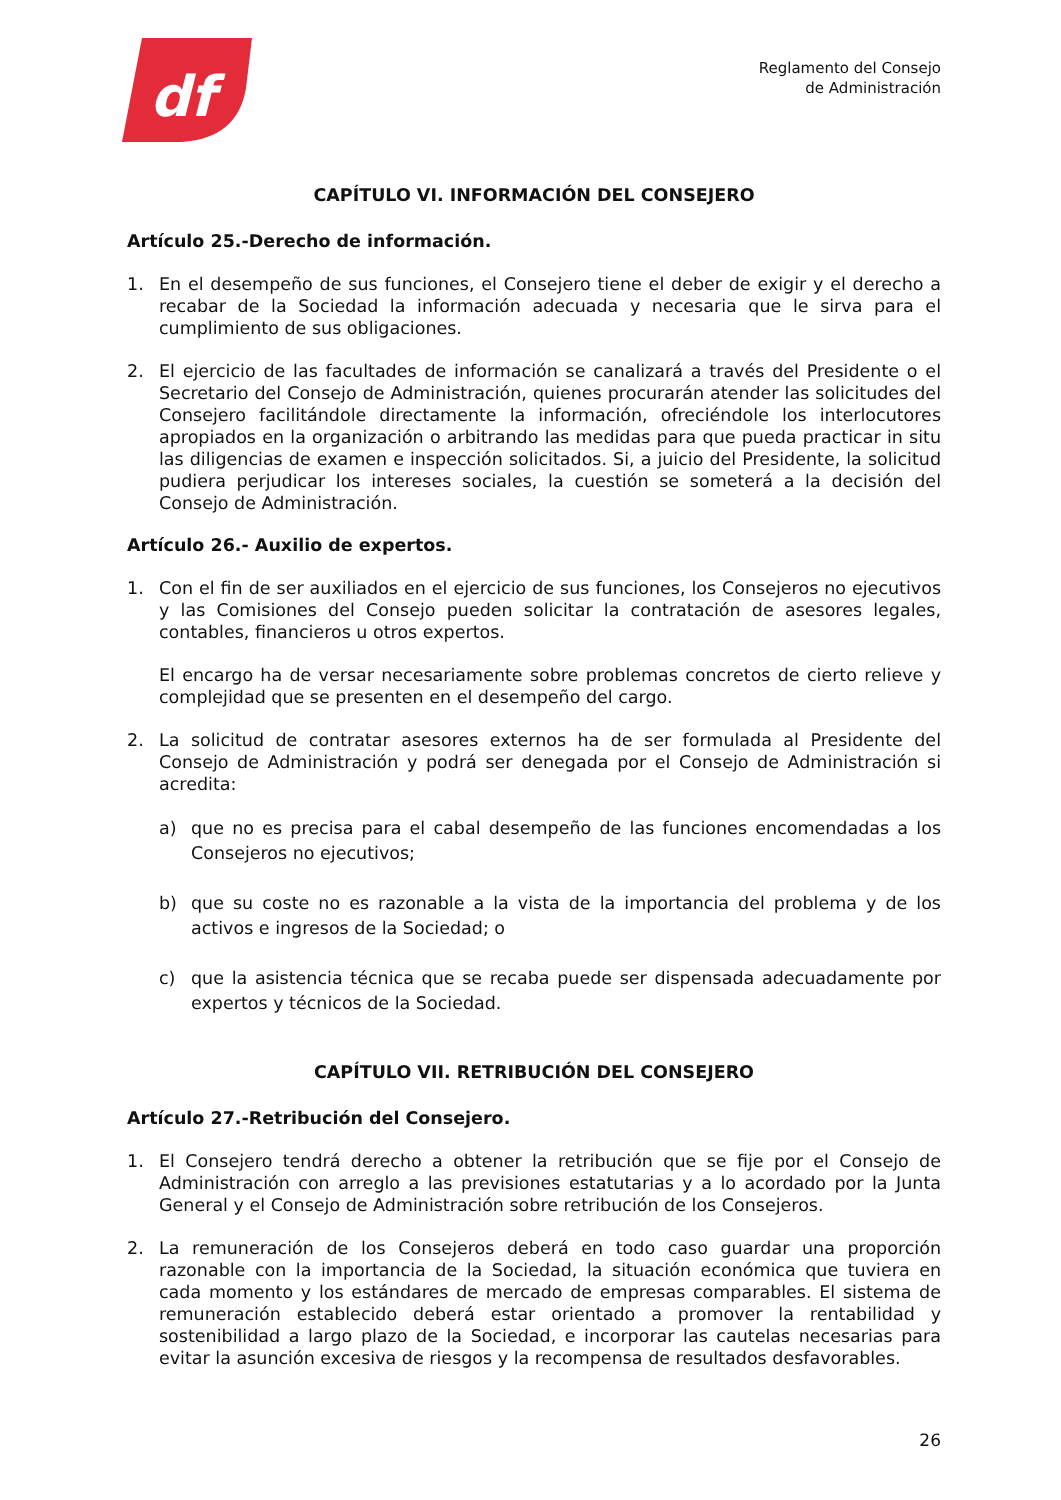df
Reglamento del Consejo
de Administración
CAPÍTULO VI. INFORMACIÓN DEL CONSEJERO
Artículo 25.-Derecho de información.
1. En el desempeño de sus funciones, el Consejero tiene el deber de exigir y el derecho a recabar de la Sociedad la información adecuada y necesaria que le sirva para el cumplimiento de sus obligaciones.
2. El ejercicio de las facultades de información se canalizará a través del Presidente o el Secretario del Consejo de Administración, quienes procurarán atender las solicitudes del Consejero facilitándole directamente la información, ofreciéndole los interlocutores apropiados en la organización o arbitrando las medidas para que pueda practicar in situ las diligencias de examen e inspección solicitados. Si, a juicio del Presidente, la solicitud pudiera perjudicar los intereses sociales, la cuestión se someterá a la decisión del Consejo de Administración.
Artículo 26.- Auxilio de expertos.
1. Con el fin de ser auxiliados en el ejercicio de sus funciones, los Consejeros no ejecutivos y las Comisiones del Consejo pueden solicitar la contratación de asesores legales, contables, financieros u otros expertos.
El encargo ha de versar necesariamente sobre problemas concretos de cierto relieve y complejidad que se presenten en el desempeño del cargo.
2. La solicitud de contratar asesores externos ha de ser formulada al Presidente del Consejo de Administración y podrá ser denegada por el Consejo de Administración si acredita:
a) que no es precisa para el cabal desempeño de las funciones encomendadas a los Consejeros no ejecutivos;
b) que su coste no es razonable a la vista de la importancia del problema y de los activos e ingresos de la Sociedad; o
c) que la asistencia técnica que se recaba puede ser dispensada adecuadamente por expertos y técnicos de la Sociedad.
CAPÍTULO VII. RETRIBUCIÓN DEL CONSEJERO
Artículo 27.-Retribución del Consejero.
1. El Consejero tendrá derecho a obtener la retribución que se fije por el Consejo de Administración con arreglo a las previsiones estatutarias y a lo acordado por la Junta General y el Consejo de Administración sobre retribución de los Consejeros.
2. La remuneración de los Consejeros deberá en todo caso guardar una proporción razonable con la importancia de la Sociedad, la situación económica que tuviera en cada momento y los estándares de mercado de empresas comparables. El sistema de remuneración establecido deberá estar orientado a promover la rentabilidad y sostenibilidad a largo plazo de la Sociedad, e incorporar las cautelas necesarias para evitar la asunción excesiva de riesgos y la recompensa de resultados desfavorables.
26